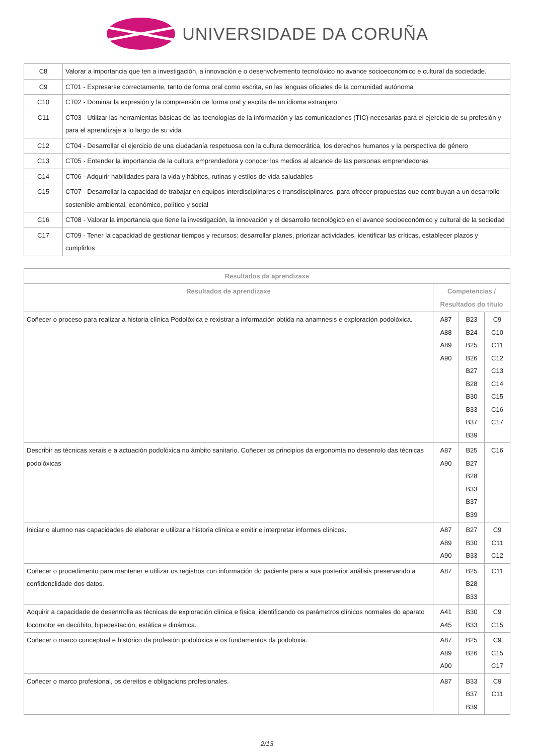UNIVERSIDADE DA CORUÑA
| C8 | Valorar a importancia que ten a investigación, a innovación e o desenvolvemento tecnolóxico no avance socioeconómico e cultural da sociedade. |
| C9 | CT01 - Expresarse correctamente, tanto de forma oral como escrita, en las lenguas oficiales de la comunidad autónoma |
| C10 | CT02 - Dominar la expresión y la comprensión de forma oral y escrita de un idioma extranjero |
| C11 | CT03 - Utilizar las herramientas básicas de las tecnologías de la información y las comunicaciones (TIC) necesarias para el ejercicio de su profesión y para el aprendizaje a lo largo de su vida |
| C12 | CT04 - Desarrollar el ejercicio de una ciudadanía respetuosa con la cultura democrática, los derechos humanos y la perspectiva de género |
| C13 | CT05 - Entender la importancia de la cultura emprendedora y conocer los medios al alcance de las personas emprendedoras |
| C14 | CT06 - Adquirir habilidades para la vida y hábitos, rutinas y estilos de vida saludables |
| C15 | CT07 - Desarrollar la capacidad de trabajar en equipos interdisciplinares o transdisciplinares, para ofrecer propuestas que contribuyan a un desarrollo sostenible ambiental, económico, político y social |
| C16 | CT08 - Valorar la importancia que tiene la investigación, la innovación y el desarrollo tecnológico en el avance socioeconómico y cultural de la sociedad |
| C17 | CT09 - Tener la capacidad de gestionar tiempos y recursos: desarrollar planes, priorizar actividades, identificar las críticas, establecer plazos y cumplirlos |
| Resultados da aprendizaxe | | | |
| --- | --- | --- | --- |
| Resultados de aprendizaxe | Competencias / Resultados do título | | |
| Coñecer o proceso para realizar a historia clínica Podolóxica e rexistrar a información obtida na anamnesis e exploración podolóxica. | A87 A88 A89 A90 | B23 B24 B25 B26 B27 B28 B30 B33 B37 B39 | C9 C10 C11 C12 C13 C14 C15 C16 C17 |
| Describir as técnicas xerais e a actuación podolóxica no ámbito sanitario. Coñecer os principios da ergonomía no desenrolo das técnicas podolóxicas | A87 A90 | B25 B27 B28 B33 B37 B39 | C16 |
| Iniciar o alumno nas capacidades de elaborar e utilizar a historia clínica e emitir e interpretar informes clínicos. | A87 A89 A90 | B27 B30 B33 | C9 C11 C12 |
| Coñecer o procedimento para mantener e utilizar os registros con información do paciente para a sua posterior análisis preservando a confidenclidade dos datos. | A87 | B25 B28 B33 | C11 |
| Adquirir a capacidade de desenrrolla as técnicas de exploración clínica e física, identificando os parámetros clínicos normales do aparato locomotor en decúbito, bipedestación, estática e dinámica. | A41 A45 | B30 B33 | C9 C15 |
| Coñecer o marco conceptual e histórico da profesión podolóxica e os fundamentos da podoloxia. | A87 A89 A90 | B25 B26 | C9 C15 C17 |
| Coñecer o marco profesional, os dereitos e obligacions profesionales. | A87 | B33 B37 B39 | C9 C11 |
2/13